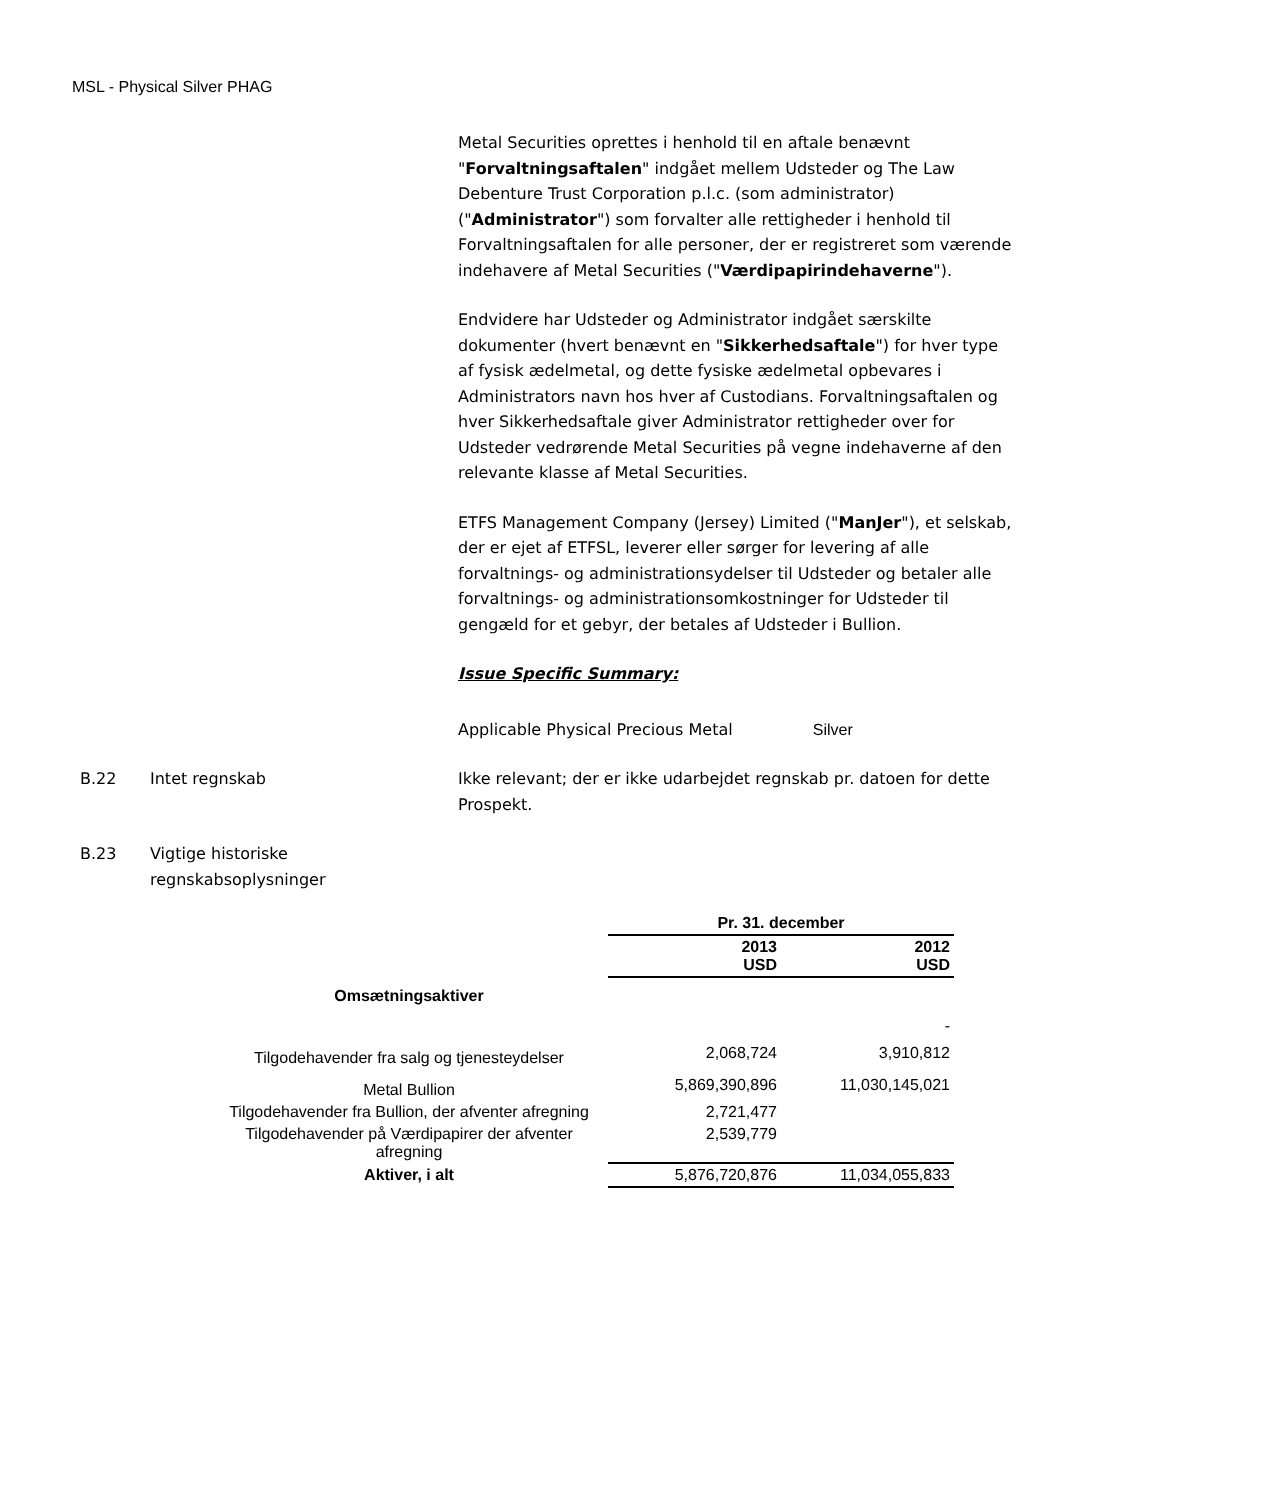MSL - Physical Silver PHAG
Metal Securities oprettes i henhold til en aftale benævnt "Forvaltningsaftalen" indgået mellem Udsteder og The Law Debenture Trust Corporation p.l.c. (som administrator) ("Administrator") som forvalter alle rettigheder i henhold til Forvaltningsaftalen for alle personer, der er registreret som værende indehavere af Metal Securities ("Værdipapirindehaverne").
Endvidere har Udsteder og Administrator indgået særskilte dokumenter (hvert benævnt en "Sikkerhedsaftale") for hver type af fysisk ædelmetal, og dette fysiske ædelmetal opbevares i Administrators navn hos hver af Custodians. Forvaltningsaftalen og hver Sikkerhedsaftale giver Administrator rettigheder over for Udsteder vedrørende Metal Securities på vegne indehaverne af den relevante klasse af Metal Securities.
ETFS Management Company (Jersey) Limited ("ManJer"), et selskab, der er ejet af ETFSL, leverer eller sørger for levering af alle forvaltnings- og administrationsydelser til Udsteder og betaler alle forvaltnings- og administrationsomkostninger for Udsteder til gengæld for et gebyr, der betales af Udsteder i Bullion.
Issue Specific Summary:
Applicable Physical Precious Metal Silver
B.22 Intet regnskab Ikke relevant; der er ikke udarbejdet regnskab pr. datoen for dette Prospekt.
B.23 Vigtige historiske regnskabsoplysninger
| | Pr. 31. december | |
| --- | --- | --- |
| | 2013 USD | 2012 USD |
| Omsætningsaktiver | | |
| | | - |
| Tilgodehavender fra salg og tjenesteydelser | 2,068,724 | 3,910,812 |
| Metal Bullion | 5,869,390,896 | 11,030,145,021 |
| Tilgodehavender fra Bullion, der afventer afregning | 2,721,477 | |
| Tilgodehavender på Værdipapirer der afventer afregning | 2,539,779 | |
| Aktiver, i alt | 5,876,720,876 | 11,034,055,833 |